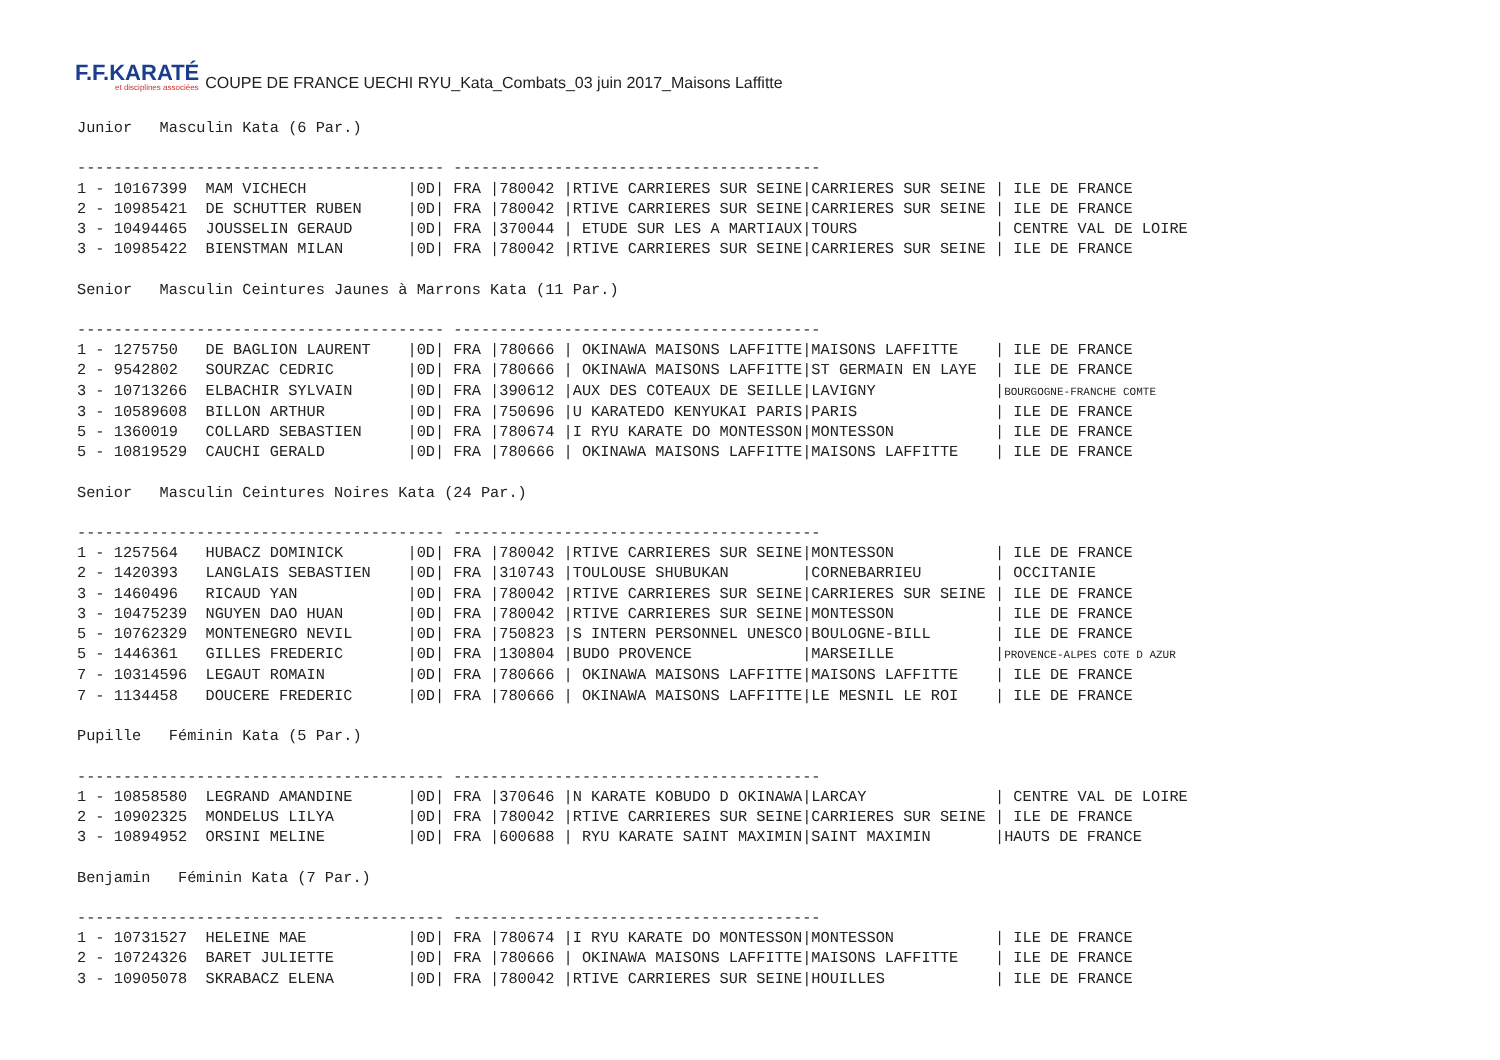F.F.KARATÉ
et disciplines associées
COUPE DE FRANCE UECHI RYU_Kata_Combats_03 juin 2017_Maisons Laffitte
Junior   Masculin Kata (6 Par.)

---------------------------------------- ----------------------------------------
1 - 10167399  MAM VICHECH           |0D| FRA |780042 |RTIVE CARRIERES SUR SEINE|CARRIERES SUR SEINE | ILE DE FRANCE
2 - 10985421  DE SCHUTTER RUBEN     |0D| FRA |780042 |RTIVE CARRIERES SUR SEINE|CARRIERES SUR SEINE | ILE DE FRANCE
3 - 10494465  JOUSSELIN GERAUD      |0D| FRA |370044 | ETUDE SUR LES A MARTIAUX|TOURS               | CENTRE VAL DE LOIRE
3 - 10985422  BIENSTMAN MILAN       |0D| FRA |780042 |RTIVE CARRIERES SUR SEINE|CARRIERES SUR SEINE | ILE DE FRANCE

Senior   Masculin Ceintures Jaunes à Marrons Kata (11 Par.)

---------------------------------------- ----------------------------------------
1 - 1275750   DE BAGLION LAURENT    |0D| FRA |780666 | OKINAWA MAISONS LAFFITTE|MAISONS LAFFITTE    | ILE DE FRANCE
2 - 9542802   SOURZAC CEDRIC        |0D| FRA |780666 | OKINAWA MAISONS LAFFITTE|ST GERMAIN EN LAYE  | ILE DE FRANCE
3 - 10713266  ELBACHIR SYLVAIN      |0D| FRA |390612 |AUX DES COTEAUX DE SEILLE|LAVIGNY             |BOURGOGNE-FRANCHE COMTE
3 - 10589608  BILLON ARTHUR         |0D| FRA |750696 |U KARATEDO KENYUKAI PARIS|PARIS               | ILE DE FRANCE
5 - 1360019   COLLARD SEBASTIEN     |0D| FRA |780674 |I RYU KARATE DO MONTESSON|MONTESSON           | ILE DE FRANCE
5 - 10819529  CAUCHI GERALD         |0D| FRA |780666 | OKINAWA MAISONS LAFFITTE|MAISONS LAFFITTE    | ILE DE FRANCE

Senior   Masculin Ceintures Noires Kata (24 Par.)

---------------------------------------- ----------------------------------------
1 - 1257564   HUBACZ DOMINICK       |0D| FRA |780042 |RTIVE CARRIERES SUR SEINE|MONTESSON           | ILE DE FRANCE
2 - 1420393   LANGLAIS SEBASTIEN    |0D| FRA |310743 |TOULOUSE SHUBUKAN        |CORNEBARRIEU        | OCCITANIE
3 - 1460496   RICAUD YAN            |0D| FRA |780042 |RTIVE CARRIERES SUR SEINE|CARRIERES SUR SEINE | ILE DE FRANCE
3 - 10475239  NGUYEN DAO HUAN       |0D| FRA |780042 |RTIVE CARRIERES SUR SEINE|MONTESSON           | ILE DE FRANCE
5 - 10762329  MONTENEGRO NEVIL      |0D| FRA |750823 |S INTERN PERSONNEL UNESCO|BOULOGNE-BILL       | ILE DE FRANCE
5 - 1446361   GILLES FREDERIC       |0D| FRA |130804 |BUDO PROVENCE            |MARSEILLE           |PROVENCE-ALPES COTE D AZUR
7 - 10314596  LEGAUT ROMAIN         |0D| FRA |780666 | OKINAWA MAISONS LAFFITTE|MAISONS LAFFITTE    | ILE DE FRANCE
7 - 1134458   DOUCERE FREDERIC      |0D| FRA |780666 | OKINAWA MAISONS LAFFITTE|LE MESNIL LE ROI    | ILE DE FRANCE

Pupille   Féminin Kata (5 Par.)

---------------------------------------- ----------------------------------------
1 - 10858580  LEGRAND AMANDINE      |0D| FRA |370646 |N KARATE KOBUDO D OKINAWA|LARCAY              | CENTRE VAL DE LOIRE
2 - 10902325  MONDELUS LILYA        |0D| FRA |780042 |RTIVE CARRIERES SUR SEINE|CARRIERES SUR SEINE | ILE DE FRANCE
3 - 10894952  ORSINI MELINE         |0D| FRA |600688 | RYU KARATE SAINT MAXIMIN|SAINT MAXIMIN       |HAUTS DE FRANCE

Benjamin   Féminin Kata (7 Par.)

---------------------------------------- ----------------------------------------
1 - 10731527  HELEINE MAE           |0D| FRA |780674 |I RYU KARATE DO MONTESSON|MONTESSON           | ILE DE FRANCE
2 - 10724326  BARET JULIETTE        |0D| FRA |780666 | OKINAWA MAISONS LAFFITTE|MAISONS LAFFITTE    | ILE DE FRANCE
3 - 10905078  SKRABACZ ELENA        |0D| FRA |780042 |RTIVE CARRIERES SUR SEINE|HOUILLES            | ILE DE FRANCE